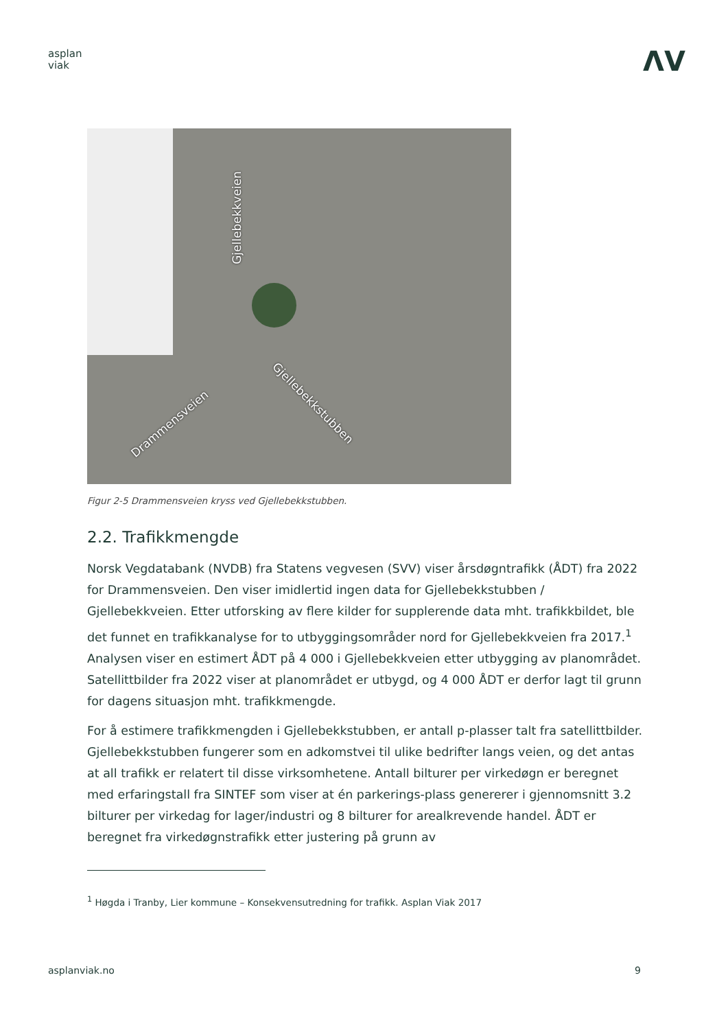asplan
viak
ΛV
Gjellebekkveien
Drammensveien
Gjellebekkstubben
Figur 2-5 Drammensveien kryss ved Gjellebekkstubben.
2.2. Trafikkmengde
Norsk Vegdatabank (NVDB) fra Statens vegvesen (SVV) viser årsdøgntrafikk (ÅDT) fra 2022 for Drammensveien. Den viser imidlertid ingen data for Gjellebekkstubben / Gjellebekkveien. Etter utforsking av flere kilder for supplerende data mht. trafikkbildet, ble det funnet en trafikkanalyse for to utbyggingsområder nord for Gjellebekkveien fra 2017.<sup>1</sup> Analysen viser en estimert ÅDT på 4 000 i Gjellebekkveien etter utbygging av planområdet. Satellittbilder fra 2022 viser at planområdet er utbygd, og 4 000 ÅDT er derfor lagt til grunn for dagens situasjon mht. trafikkmengde.
For å estimere trafikkmengden i Gjellebekkstubben, er antall p-plasser talt fra satellittbilder. Gjellebekkstubben fungerer som en adkomstvei til ulike bedrifter langs veien, og det antas at all trafikk er relatert til disse virksomhetene. Antall bilturer per virkedøgn er beregnet med erfaringstall fra SINTEF som viser at én parkerings-plass genererer i gjennomsnitt 3.2 bilturer per virkedag for lager/industri og 8 bilturer for arealkrevende handel. ÅDT er beregnet fra virkedøgnstrafikk etter justering på grunn av
<sup>1</sup> Høgda i Tranby, Lier kommune – Konsekvensutredning for trafikk. Asplan Viak 2017
asplanviak.no 9